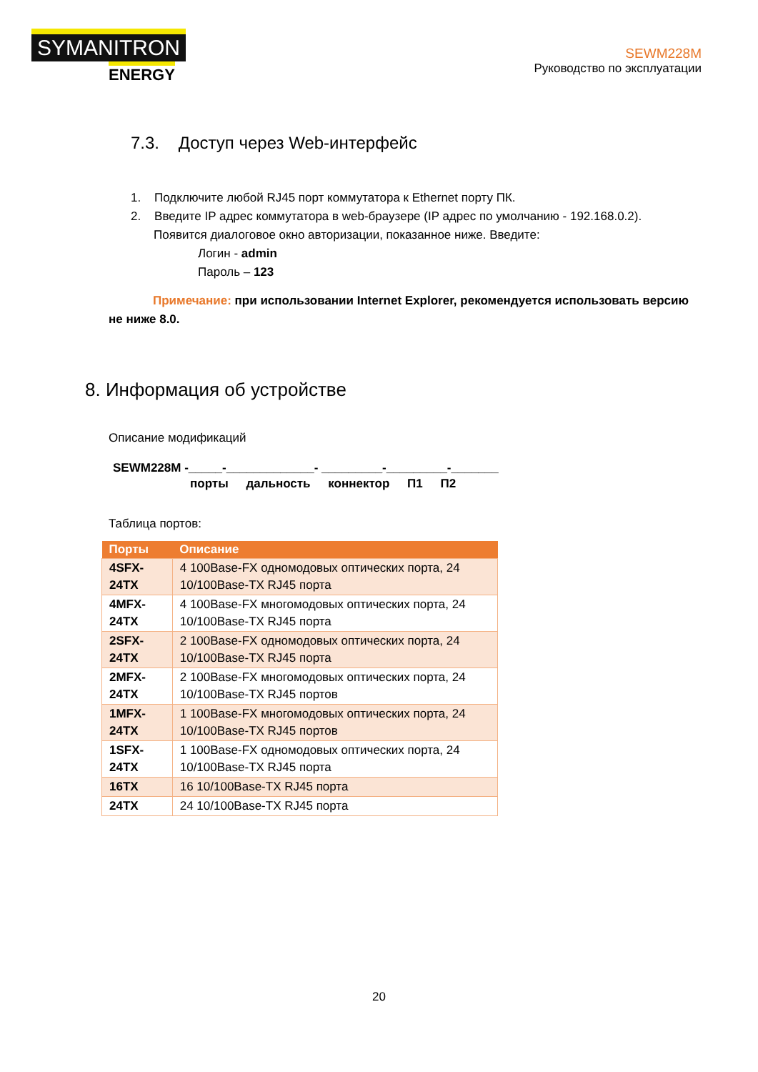SYMANITRON
ENERGY
SEWM228M
Руководство по эксплуатации
7.3. Доступ через Web-интерфейс
1. Подключите любой RJ45 порт коммутатора к Ethernet порту ПК.
2. Введите IP адрес коммутатора в web-браузере (IP адрес по умолчанию - 192.168.0.2).
Появится диалоговое окно авторизации, показанное ниже. Введите:
Логин - admin
Пароль – 123
Примечание: при использовании Internet Explorer, рекомендуется использовать версию не ниже 8.0.
8. Информация об устройстве
Описание модификаций
SEWM228M -_____-_____________- _________-_________-_______
порты дальность коннектор П1 П2
Таблица портов:
| Порты | Описание |
| --- | --- |
| 4SFX-24TX | 4 100Base-FX одномодовых оптических порта, 24 10/100Base-TX RJ45 порта |
| 4MFX-24TX | 4 100Base-FX многомодовых оптических порта, 24 10/100Base-TX RJ45 порта |
| 2SFX-24TX | 2 100Base-FX одномодовых оптических порта, 24 10/100Base-TX RJ45 порта |
| 2MFX-24TX | 2 100Base-FX многомодовых оптических порта, 24 10/100Base-TX RJ45 портов |
| 1MFX-24TX | 1 100Base-FX многомодовых оптических порта, 24 10/100Base-TX RJ45 портов |
| 1SFX-24TX | 1 100Base-FX одномодовых оптических порта, 24 10/100Base-TX RJ45 порта |
| 16TX | 16 10/100Base-TX RJ45 порта |
| 24TX | 24 10/100Base-TX RJ45 порта |
20